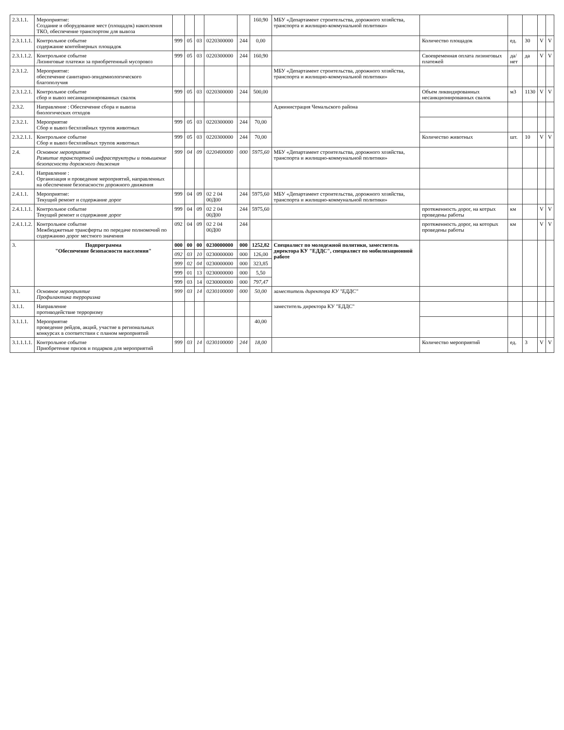| 2.3.1.1. | Мероприятие: Создание и оборудование мест (площадок) накопления ТКО, обеспечение транспортом для вывоза | | | | | | 160,90 | МБУ «Департамент строительства, дорожного хозяйства, транспорта и жилищно-коммунальной политики» | | | | | |
| 2.3.1.1.1. | Контрольное событие содержание контейнерных площадок | 999 | 05 | 03 | 0220300000 | 244 | 0,00 | | Количество площадок | ед. | 30 | V | V |
| 2.3.1.1.2. | Контрольное событие Лизинговые платежи за приобретенный мусоровоз | 999 | 05 | 03 | 0220300000 | 244 | 160,90 | | Своевременная оплата лизинговых платежей | да/нет | да | V | V |
| 2.3.1.2. | Мероприятие: обеспечение санитарно-эпидемиологического благополучия | | | | | | | МБУ «Департамент строительства, дорожного хозяйства, транспорта и жилищно-коммунальной политики» | | | | | |
| 2.3.1.2.1. | Контрольное событие сбор и вывоз несанкционированных свалок | 999 | 05 | 03 | 0220300000 | 244 | 500,00 | | Объем ликвидированных несанкционированных свалок | м3 | 1130 | V | V |
| 2.3.2. | Направление : Обеспечение сбора и вывоза биологических отходов | | | | | | | Администрация Чемальского района | | | | | |
| 2.3.2.1. | Мероприятие Сбор и вывоз бесхозяйных трупов животных | 999 | 05 | 03 | 0220300000 | 244 | 70,00 | | | | | | |
| 2.3.2.1.1. | Контрольное событие Сбор и вывоз бесхозяйных трупов животных | 999 | 05 | 03 | 0220300000 | 244 | 70,00 | | Количество животных | шт. | 10 | V | V |
| 2.4. | Основное мероприятие Развитие транспортной инфраструктуры и повышение безопасности дорожного движения | 999 | 04 | 09 | 0220400000 | 000 | 5975,60 | МБУ «Департамент строительства, дорожного хозяйства, транспорта и жилищно-коммунальной политики» | | | | | |
| 2.4.1. | Направление : Организация и проведение мероприятий, направленных на обеспечение безопасности дорожного движения | | | | | | | | | | | | |
| 2.4.1.1. | Мероприятие: Текущий ремонт и содержание дорог | 999 | 04 | 09 | 02 2 04 00Д00 | 244 | 5975,60 | МБУ «Департамент строительства, дорожного хозяйства, транспорта и жилищно-коммунальной политики» | | | | | |
| 2.4.1.1.1. | Контрольное событие Текущий ремонт и содержание дорог | 999 | 04 | 09 | 02 2 04 00Д00 | 244 | 5975,60 | | протяженность дорог, на котрых проведены работы | км | | V | V |
| 2.4.1.1.2. | Контрольное событие Межбюджетные трансферты по передаче полномочий по содержанию дорог местного значения | 092 | 04 | 09 | 02 2 04 00Д00 | 244 | | | протяженность дорог, на которых проведены работы | км | | V | V |
| 3. | Подпрограмма "Обеспечение безопасности населения" | 000 | 00 | 00 | 0230000000 | 000 | 1252,82 | Специалист по молодежной политики, заместитель директора КУ "ЕДДС", специалист по мобилизационной работе | | | | | |
| | | 092 | 03 | 10 | 0230000000 | 000 | 126,00 | | | | | | |
| | | 999 | 02 | 04 | 0230000000 | 000 | 323,85 | | | | | | |
| | | 999 | 01 | 13 | 0230000000 | 000 | 5,50 | | | | | | |
| | | 999 | 03 | 14 | 0230000000 | 000 | 797,47 | | | | | | |
| 3.1. | Основное мероприятие Профилактика терроризма | 999 | 03 | 14 | 0230100000 | 000 | 50,00 | заместитель директора КУ "ЕДДС" | | | | | |
| 3.1.1. | Направление противодействие терроризму | | | | | | | заместитель директора КУ "ЕДДС" | | | | | |
| 3.1.1.1. | Мероприятие проведение рейдов, акций, участие в региональных конкурсах в соответствии с планом мероприятий | | | | | | 40,00 | | | | | | |
| 3.1.1.1.1. | Контрольное событие Приобретение призов и подарков для мероприятий | 999 | 03 | 14 | 0230100000 | 244 | 18,00 | | Количество мероприятий | ед. | 3 | V | V |